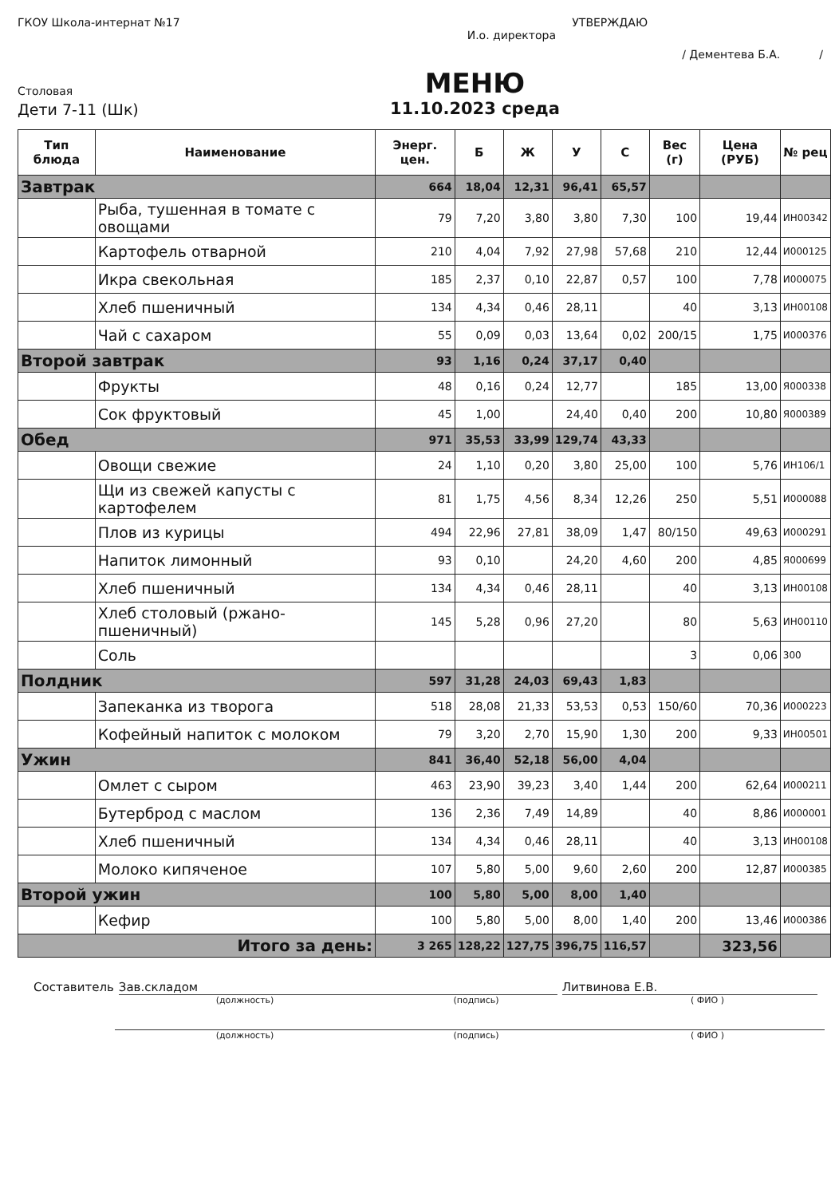ГКОУ Школа-интернат №17 УТВЕРЖДАЮ
И.о. директора
/ Дементева Б.А. /
Столовая
Дети 7-11 (Шк)
МЕНЮ
11.10.2023 среда
| Тип блюда | Наименование | Энерг. цен. | Б | Ж | У | С | Вес (г) | Цена (РУБ) | № рец |
| --- | --- | --- | --- | --- | --- | --- | --- | --- | --- |
| Завтрак | | 664 | 18,04 | 12,31 | 96,41 | 65,57 | | | |
| | Рыба, тушенная в томате с овощами | 79 | 7,20 | 3,80 | 3,80 | 7,30 | 100 | 19,44 | ИН00342 |
| | Картофель отварной | 210 | 4,04 | 7,92 | 27,98 | 57,68 | 210 | 12,44 | И000125 |
| | Икра свекольная | 185 | 2,37 | 0,10 | 22,87 | 0,57 | 100 | 7,78 | И000075 |
| | Хлеб пшеничный | 134 | 4,34 | 0,46 | 28,11 | | 40 | 3,13 | ИН00108 |
| | Чай с сахаром | 55 | 0,09 | 0,03 | 13,64 | 0,02 | 200/15 | 1,75 | И000376 |
| Второй завтрак | | 93 | 1,16 | 0,24 | 37,17 | 0,40 | | | |
| | Фрукты | 48 | 0,16 | 0,24 | 12,77 | | 185 | 13,00 | Я000338 |
| | Сок фруктовый | 45 | 1,00 | | 24,40 | 0,40 | 200 | 10,80 | Я000389 |
| Обед | | 971 | 35,53 | 33,99 | 129,74 | 43,33 | | | |
| | Овощи свежие | 24 | 1,10 | 0,20 | 3,80 | 25,00 | 100 | 5,76 | ИН106/1 |
| | Щи из свежей капусты с картофелем | 81 | 1,75 | 4,56 | 8,34 | 12,26 | 250 | 5,51 | И000088 |
| | Плов из курицы | 494 | 22,96 | 27,81 | 38,09 | 1,47 | 80/150 | 49,63 | И000291 |
| | Напиток лимонный | 93 | 0,10 | | 24,20 | 4,60 | 200 | 4,85 | Я000699 |
| | Хлеб пшеничный | 134 | 4,34 | 0,46 | 28,11 | | 40 | 3,13 | ИН00108 |
| | Хлеб столовый (ржано-пшеничный) | 145 | 5,28 | 0,96 | 27,20 | | 80 | 5,63 | ИН00110 |
| | Соль | | | | | | 3 | 0,06 | 300 |
| Полдник | | 597 | 31,28 | 24,03 | 69,43 | 1,83 | | | |
| | Запеканка из творога | 518 | 28,08 | 21,33 | 53,53 | 0,53 | 150/60 | 70,36 | И000223 |
| | Кофейный напиток с молоком | 79 | 3,20 | 2,70 | 15,90 | 1,30 | 200 | 9,33 | ИН00501 |
| Ужин | | 841 | 36,40 | 52,18 | 56,00 | 4,04 | | | |
| | Омлет с сыром | 463 | 23,90 | 39,23 | 3,40 | 1,44 | 200 | 62,64 | И000211 |
| | Бутерброд с маслом | 136 | 2,36 | 7,49 | 14,89 | | 40 | 8,86 | И000001 |
| | Хлеб пшеничный | 134 | 4,34 | 0,46 | 28,11 | | 40 | 3,13 | ИН00108 |
| | Молоко кипяченое | 107 | 5,80 | 5,00 | 9,60 | 2,60 | 200 | 12,87 | И000385 |
| Второй ужин | | 100 | 5,80 | 5,00 | 8,00 | 1,40 | | | |
| | Кефир | 100 | 5,80 | 5,00 | 8,00 | 1,40 | 200 | 13,46 | И000386 |
| Итого за день: | | 3 265 | 128,22 | 127,75 | 396,75 | 116,57 | | 323,56 | |
Составитель Зав.складом Литвинова Е.В.
(должность) (подпись) ( ФИО )
(должность) (подпись) ( ФИО )